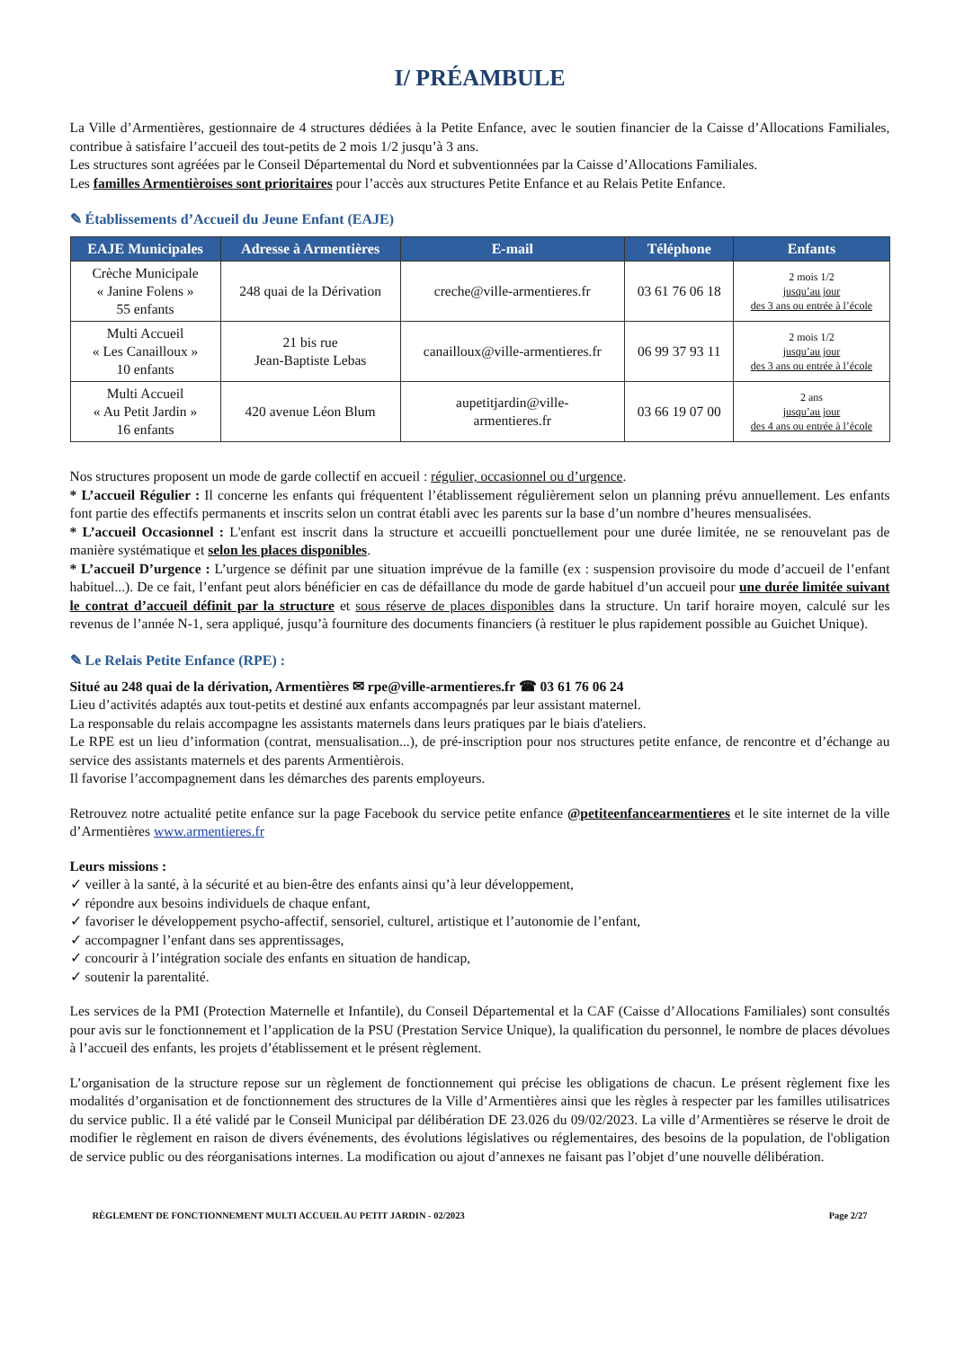I/ PRÉAMBULE
La Ville d’Armentières, gestionnaire de 4 structures dédiées à la Petite Enfance, avec le soutien financier de la Caisse d’Allocations Familiales, contribue à satisfaire l’accueil des tout-petits de 2 mois 1/2 jusqu’à 3 ans.
Les structures sont agréées par le Conseil Départemental du Nord et subventionnées par la Caisse d’Allocations Familiales.
Les familles Armentièroises sont prioritaires pour l’accès aux structures Petite Enfance et au Relais Petite Enfance.
✎ Établissements d’Accueil du Jeune Enfant (EAJE)
| EAJE Municipales | Adresse à Armentières | E-mail | Téléphone | Enfants |
| --- | --- | --- | --- | --- |
| Crèche Municipale « Janine Folens » 55 enfants | 248 quai de la Dérivation | creche@ville-armentieres.fr | 03 61 76 06 18 | 2 mois 1/2 jusqu’au jour des 3 ans ou entrée à l’école |
| Multi Accueil « Les Canailloux » 10 enfants | 21 bis rue Jean-Baptiste Lebas | canailloux@ville-armentieres.fr | 06 99 37 93 11 | 2 mois 1/2 jusqu’au jour des 3 ans ou entrée à l’école |
| Multi Accueil « Au Petit Jardin » 16 enfants | 420 avenue Léon Blum | aupetitjardin@ville- armentieres.fr | 03 66 19 07 00 | 2 ans jusqu’au jour des 4 ans ou entrée à l’école |
Nos structures proposent un mode de garde collectif en accueil : régulier, occasionnel ou d’urgence.
* L’accueil Régulier : Il concerne les enfants qui fréquentent l’établissement régulièrement selon un planning prévu annuellement. Les enfants font partie des effectifs permanents et inscrits selon un contrat établi avec les parents sur la base d’un nombre d’heures mensualisées.
* L’accueil Occasionnel : L'enfant est inscrit dans la structure et accueilli ponctuellement pour une durée limitée, ne se renouvelant pas de manière systématique et selon les places disponibles.
* L’accueil D’urgence : L’urgence se définit par une situation imprévue de la famille (ex : suspension provisoire du mode d’accueil de l’enfant habituel...). De ce fait, l’enfant peut alors bénéficier en cas de défaillance du mode de garde habituel d’un accueil pour une durée limitée suivant le contrat d’accueil définit par la structure et sous réserve de places disponibles dans la structure. Un tarif horaire moyen, calculé sur les revenus de l’année N-1, sera appliqué, jusqu’à fourniture des documents financiers (à restituer le plus rapidement possible au Guichet Unique).
✎ Le Relais Petite Enfance (RPE) :
Situé au 248 quai de la dérivation, Armentières ✉ rpe@ville-armentieres.fr ☎ 03 61 76 06 24
Lieu d’activités adaptés aux tout-petits et destiné aux enfants accompagnés par leur assistant maternel.
La responsable du relais accompagne les assistants maternels dans leurs pratiques par le biais d'ateliers.
Le RPE est un lieu d’information (contrat, mensualisation...), de pré-inscription pour nos structures petite enfance, de rencontre et d’échange au service des assistants maternels et des parents Armentièrois.
Il favorise l’accompagnement dans les démarches des parents employeurs.
Retrouvez notre actualité petite enfance sur la page Facebook du service petite enfance @petiteenfancearmentieres et le site internet de la ville d’Armentières www.armentieres.fr
Leurs missions :
✓ veiller à la santé, à la sécurité et au bien-être des enfants ainsi qu’à leur développement,
✓ répondre aux besoins individuels de chaque enfant,
✓ favoriser le développement psycho-affectif, sensoriel, culturel, artistique et l’autonomie de l’enfant,
✓ accompagner l’enfant dans ses apprentissages,
✓ concourir à l’intégration sociale des enfants en situation de handicap,
✓ soutenir la parentalité.
Les services de la PMI (Protection Maternelle et Infantile), du Conseil Départemental et la CAF (Caisse d’Allocations Familiales) sont consultés pour avis sur le fonctionnement et l’application de la PSU (Prestation Service Unique), la qualification du personnel, le nombre de places dévolues à l’accueil des enfants, les projets d’établissement et le présent règlement.
L’organisation de la structure repose sur un règlement de fonctionnement qui précise les obligations de chacun. Le présent règlement fixe les modalités d’organisation et de fonctionnement des structures de la Ville d’Armentières ainsi que les règles à respecter par les familles utilisatrices du service public. Il a été validé par le Conseil Municipal par délibération DE 23.026 du 09/02/2023. La ville d’Armentières se réserve le droit de modifier le règlement en raison de divers événements, des évolutions législatives ou réglementaires, des besoins de la population, de l'obligation de service public ou des réorganisations internes. La modification ou ajout d’annexes ne faisant pas l’objet d’une nouvelle délibération.
RÈGLEMENT DE FONCTIONNEMENT MULTI ACCUEIL AU PETIT JARDIN - 02/2023 Page 2/27